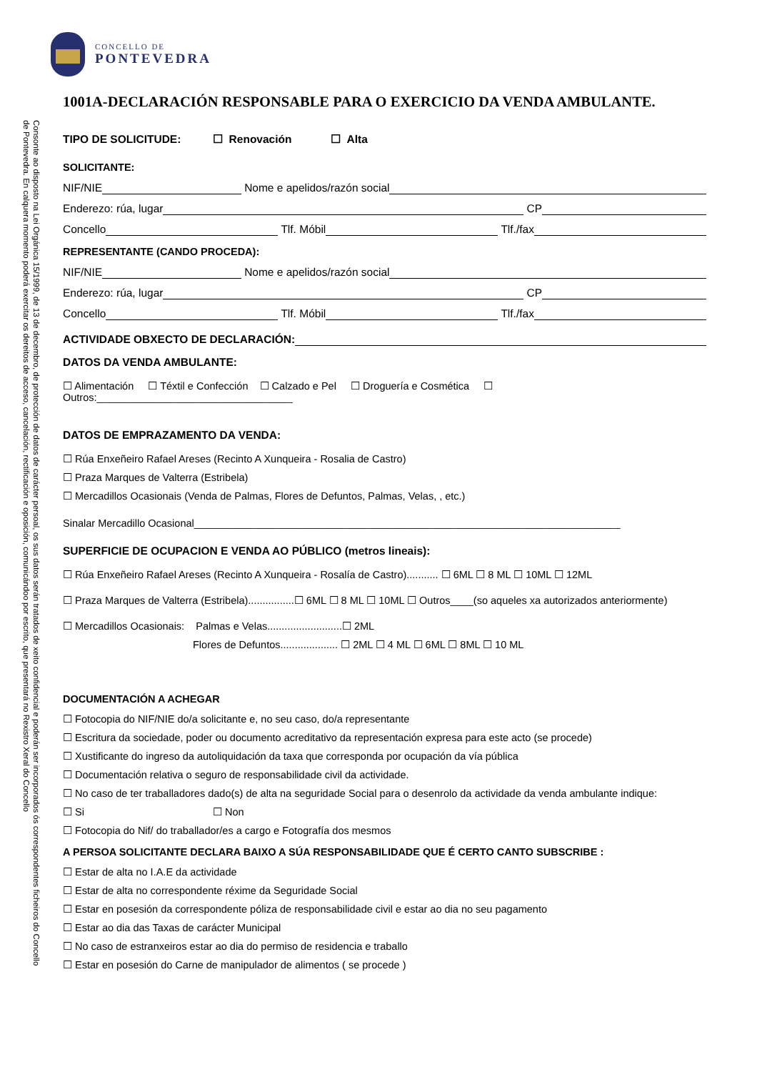Consonte ao disposto na Lei Orgánica 15/1999, de 13 de decembro, de protección de datos de carácter persoal, os sus datos serán tratados de xeito confidencial e poderán ser incorporados ós correspondentes ficheiros do Concello de Pontevedra. En calquera momento poderá exercitar os dereitos de acceso, cancelación, rectificación e oposición, comunicándoo por escrito, que presentará no Rexistro Xeral do Concello
CONCELLO DE
PONTEVEDRA
1001A-DECLARACIÓN RESPONSABLE PARA O EXERCICIO DA VENDA AMBULANTE.
TIPO DE SOLICITUDE: ☐ Renovación ☐ Alta
SOLICITANTE:
NIF/NIE Nome e apelidos/razón social
Enderezo: rúa, lugar CP
Concello Tlf. Móbil Tlf./fax
REPRESENTANTE (CANDO PROCEDA):
NIF/NIE Nome e apelidos/razón social
Enderezo: rúa, lugar CP
Concello Tlf. Móbil Tlf./fax
ACTIVIDADE OBXECTO DE DECLARACIÓN:
DATOS DA VENDA AMBULANTE:
☐ Alimentación ☐ Téxtil e Confección ☐ Calzado e Pel ☐ Droguería e Cosmética ☐ Outros:__________________________________
DATOS DE EMPRAZAMENTO DA VENDA:
☐ Rúa Enxeñeiro Rafael Areses (Recinto A Xunqueira - Rosalia de Castro)
☐ Praza Marques de Valterra (Estribela)
☐ Mercadillos Ocasionais (Venda de Palmas, Flores de Defuntos, Palmas, Velas, , etc.)
Sinalar Mercadillo Ocasional__________________________________________________________________________
SUPERFICIE DE OCUPACION E VENDA AO PÚBLICO (metros lineais):
☐ Rúa Enxeñeiro Rafael Areses (Recinto A Xunqueira - Rosalía de Castro)........... ☐ 6ML ☐ 8 ML ☐ 10ML ☐ 12ML
☐ Praza Marques de Valterra (Estribela)................☐ 6ML ☐ 8 ML ☐ 10ML ☐ Outros____(so aqueles xa autorizados anteriormente)
☐ Mercadillos Ocasionais: Palmas e Velas..........................☐ 2ML
Flores de Defuntos.................... ☐ 2ML ☐ 4 ML ☐ 6ML ☐ 8ML ☐ 10 ML
DOCUMENTACIÓN A ACHEGAR
☐ Fotocopia do NIF/NIE do/a solicitante e, no seu caso, do/a representante
☐ Escritura da sociedade, poder ou documento acreditativo da representación expresa para este acto (se procede)
☐ Xustificante do ingreso da autoliquidación da taxa que corresponda por ocupación da vía pública
☐ Documentación relativa o seguro de responsabilidade civil da actividade.
☐ No caso de ter traballadores dado(s) de alta na seguridade Social para o desenrolo da actividade da venda ambulante indique:
☐ Si ☐ Non
☐ Fotocopia do Nif/ do traballador/es a cargo e Fotografía dos mesmos
A PERSOA SOLICITANTE DECLARA BAIXO A SÚA RESPONSABILIDADE QUE É CERTO CANTO SUBSCRIBE :
☐ Estar de alta no I.A.E da actividade
☐ Estar de alta no correspondente réxime da Seguridade Social
☐ Estar en posesión da correspondente póliza de responsabilidade civil e estar ao dia no seu pagamento
☐ Estar ao dia das Taxas de carácter Municipal
☐ No caso de estranxeiros estar ao dia do permiso de residencia e traballo
☐ Estar en posesión do Carne de manipulador de alimentos ( se procede )